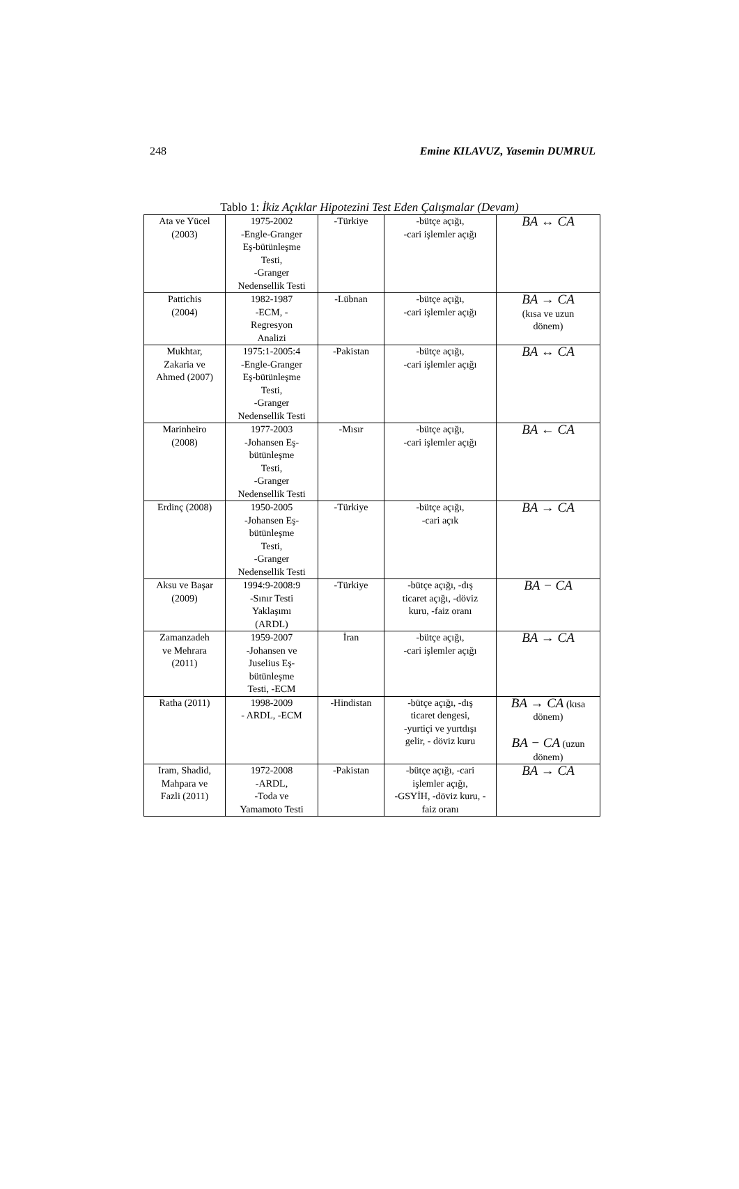248 Emine KILAVUZ, Yasemin DUMRUL
Tablo 1: İkiz Açıklar Hipotezini Test Eden Çalışmalar (Devam)
| Ata ve Yücel (2003) | 1975-2002 -Engle-Granger Eş-bütünleşme Testi, -Granger Nedensellik Testi | -Türkiye | -bütçe açığı, -cari işlemler açığı | BA ↔ CA |
| Pattichis (2004) | 1982-1987 -ECM, - Regresyon Analizi | -Lübnan | -bütçe açığı, -cari işlemler açığı | BA → CA (kısa ve uzun dönem) |
| Mukhtar, Zakaria ve Ahmed (2007) | 1975:1-2005:4 -Engle-Granger Eş-bütünleşme Testi, -Granger Nedensellik Testi | -Pakistan | -bütçe açığı, -cari işlemler açığı | BA ↔ CA |
| Marinheiro (2008) | 1977-2003 -Johansen Eş- bütünleşme Testi, -Granger Nedensellik Testi | -Mısır | -bütçe açığı, -cari işlemler açığı | BA ← CA |
| Erdinç (2008) | 1950-2005 -Johansen Eş- bütünleşme Testi, -Granger Nedensellik Testi | -Türkiye | -bütçe açığı, -cari açık | BA → CA |
| Aksu ve Başar (2009) | 1994:9-2008:9 -Sınır Testi Yaklaşımı (ARDL) | -Türkiye | -bütçe açığı, -dış ticaret açığı, -döviz kuru, -faiz oranı | BA − CA |
| Zamanzadeh ve Mehrara (2011) | 1959-2007 -Johansen ve Juselius Eş- bütünleşme Testi, -ECM | İran | -bütçe açığı, -cari işlemler açığı | BA → CA |
| Ratha (2011) | 1998-2009 - ARDL, -ECM | -Hindistan | -bütçe açığı, -dış ticaret dengesi, -yurtiçi ve yurtdışı gelir, - döviz kuru | BA → CA (kısa dönem) BA − CA (uzun dönem) |
| Iram, Shadid, Mahpara ve Fazli (2011) | 1972-2008 -ARDL, -Toda ve Yamamoto Testi | -Pakistan | -bütçe açığı, -cari işlemler açığı, -GSYİH, -döviz kuru, - faiz oranı | BA → CA |